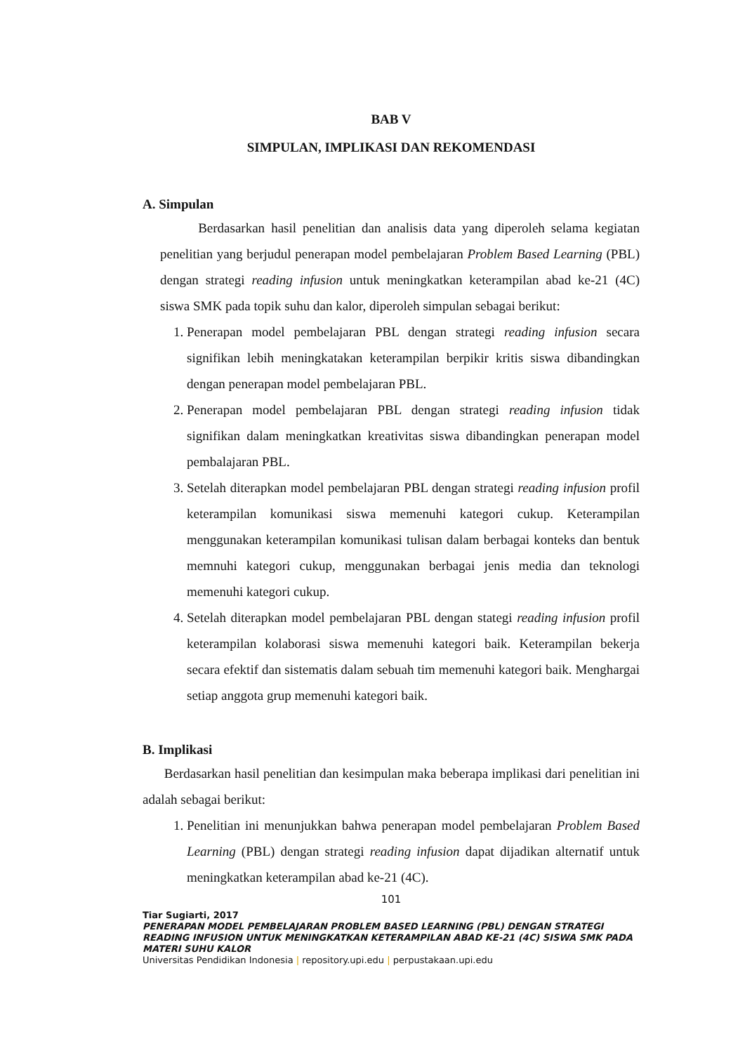BAB V
SIMPULAN, IMPLIKASI DAN REKOMENDASI
A. Simpulan
Berdasarkan hasil penelitian dan analisis data yang diperoleh selama kegiatan penelitian yang berjudul penerapan model pembelajaran Problem Based Learning (PBL) dengan strategi reading infusion untuk meningkatkan keterampilan abad ke-21 (4C) siswa SMK pada topik suhu dan kalor, diperoleh simpulan sebagai berikut:
1. Penerapan model pembelajaran PBL dengan strategi reading infusion secara signifikan lebih meningkatakan keterampilan berpikir kritis siswa dibandingkan dengan penerapan model pembelajaran PBL.
2. Penerapan model pembelajaran PBL dengan strategi reading infusion tidak signifikan dalam meningkatkan kreativitas siswa dibandingkan penerapan model pembalajaran PBL.
3. Setelah diterapkan model pembelajaran PBL dengan strategi reading infusion profil keterampilan komunikasi siswa memenuhi kategori cukup. Keterampilan menggunakan keterampilan komunikasi tulisan dalam berbagai konteks dan bentuk memnuhi kategori cukup, menggunakan berbagai jenis media dan teknologi memenuhi kategori cukup.
4. Setelah diterapkan model pembelajaran PBL dengan stategi reading infusion profil keterampilan kolaborasi siswa memenuhi kategori baik. Keterampilan bekerja secara efektif dan sistematis dalam sebuah tim memenuhi kategori baik. Menghargai setiap anggota grup memenuhi kategori baik.
B. Implikasi
Berdasarkan hasil penelitian dan kesimpulan maka beberapa implikasi dari penelitian ini adalah sebagai berikut:
1. Penelitian ini menunjukkan bahwa penerapan model pembelajaran Problem Based Learning (PBL) dengan strategi reading infusion dapat dijadikan alternatif untuk meningkatkan keterampilan abad ke-21 (4C).
101
Tiar Sugiarti, 2017
PENERAPAN MODEL PEMBELAJARAN PROBLEM BASED LEARNING (PBL) DENGAN STRATEGI READING INFUSION UNTUK MENINGKATKAN KETERAMPILAN ABAD KE-21 (4C) SISWA SMK PADA MATERI SUHU KALOR
Universitas Pendidikan Indonesia | repository.upi.edu | perpustakaan.upi.edu